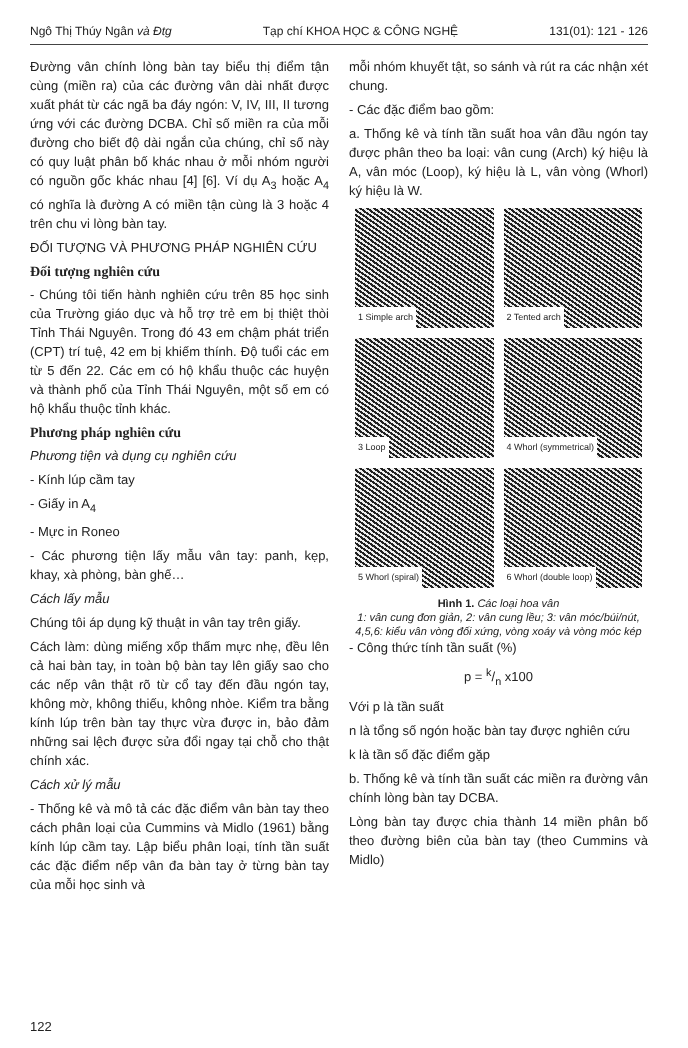Ngô Thị Thúy Ngân và Đtg Tạp chí KHOA HỌC & CÔNG NGHỆ 131(01): 121 - 126
Đường vân chính lòng bàn tay biểu thị điểm tận cùng (miền ra) của các đường vân dài nhất được xuất phát từ các ngã ba đáy ngón: V, IV, III, II tương ứng với các đường DCBA. Chỉ số miền ra của mỗi đường cho biết độ dài ngắn của chúng, chỉ số này có quy luật phân bố khác nhau ở mỗi nhóm người có nguồn gốc khác nhau [4] [6]. Ví dụ A<sub>3</sub> hoặc A<sub>4</sub> có nghĩa là đường A có miền tận cùng là 3 hoặc 4 trên chu vi lòng bàn tay.
ĐỐI TƯỢNG VÀ PHƯƠNG PHÁP NGHIÊN CỨU
Đối tượng nghiên cứu
- Chúng tôi tiến hành nghiên cứu trên 85 học sinh của Trường giáo dục và hỗ trợ trẻ em bị thiệt thòi Tỉnh Thái Nguyên. Trong đó 43 em chậm phát triển (CPT) trí tuệ, 42 em bị khiếm thính. Độ tuổi các em từ 5 đến 22. Các em có hộ khẩu thuộc các huyện và thành phố của Tỉnh Thái Nguyên, một số em có hộ khẩu thuộc tỉnh khác.
Phương pháp nghiên cứu
Phương tiện và dụng cụ nghiên cứu
- Kính lúp cầm tay
- Giấy in A<sub>4</sub>
- Mực in Roneo
- Các phương tiện lấy mẫu vân tay: panh, kẹp, khay, xà phòng, bàn ghế…
Cách lấy mẫu
Chúng tôi áp dụng kỹ thuật in vân tay trên giấy.
Cách làm: dùng miếng xốp thấm mực nhẹ, đều lên cả hai bàn tay, in toàn bộ bàn tay lên giấy sao cho các nếp vân thật rõ từ cổ tay đến đầu ngón tay, không mờ, không thiếu, không nhòe. Kiểm tra bằng kính lúp trên bàn tay thực vừa được in, bảo đảm những sai lệch được sửa đổi ngay tại chỗ cho thật chính xác.
Cách xử lý mẫu
- Thống kê và mô tả các đặc điểm vân bàn tay theo cách phân loại của Cummins và Midlo (1961) bằng kính lúp cầm tay. Lập biểu phân loại, tính tần suất các đặc điểm nếp vân đa bàn tay ở từng bàn tay của mỗi học sinh và
mỗi nhóm khuyết tật, so sánh và rút ra các nhận xét chung.
- Các đặc điểm bao gồm:
a. Thống kê và tính tần suất hoa vân đầu ngón tay được phân theo ba loại: vân cung (Arch) ký hiệu là A, vân móc (Loop), ký hiệu là L, vân vòng (Whorl) ký hiệu là W.
1 Simple arch
2 Tented arch
3 Loop
4 Whorl (symmetrical)
5 Whorl (spiral)
6 Whorl (double loop)
Hình 1. Các loại hoa vân
1: vân cung đơn giản, 2: vân cung lều; 3: vân móc/búi/nút, 4,5,6: kiểu vân vòng đối xứng, vòng xoáy và vòng móc kép
- Công thức tính tần suất (%)
p = k/n x100
Với p là tần suất
n là tổng số ngón hoặc bàn tay được nghiên cứu
k là tần số đặc điểm gặp
b. Thống kê và tính tần suất các miền ra đường vân chính lòng bàn tay DCBA.
Lòng bàn tay được chia thành 14 miền phân bố theo đường biên của bàn tay (theo Cummins và Midlo)
122